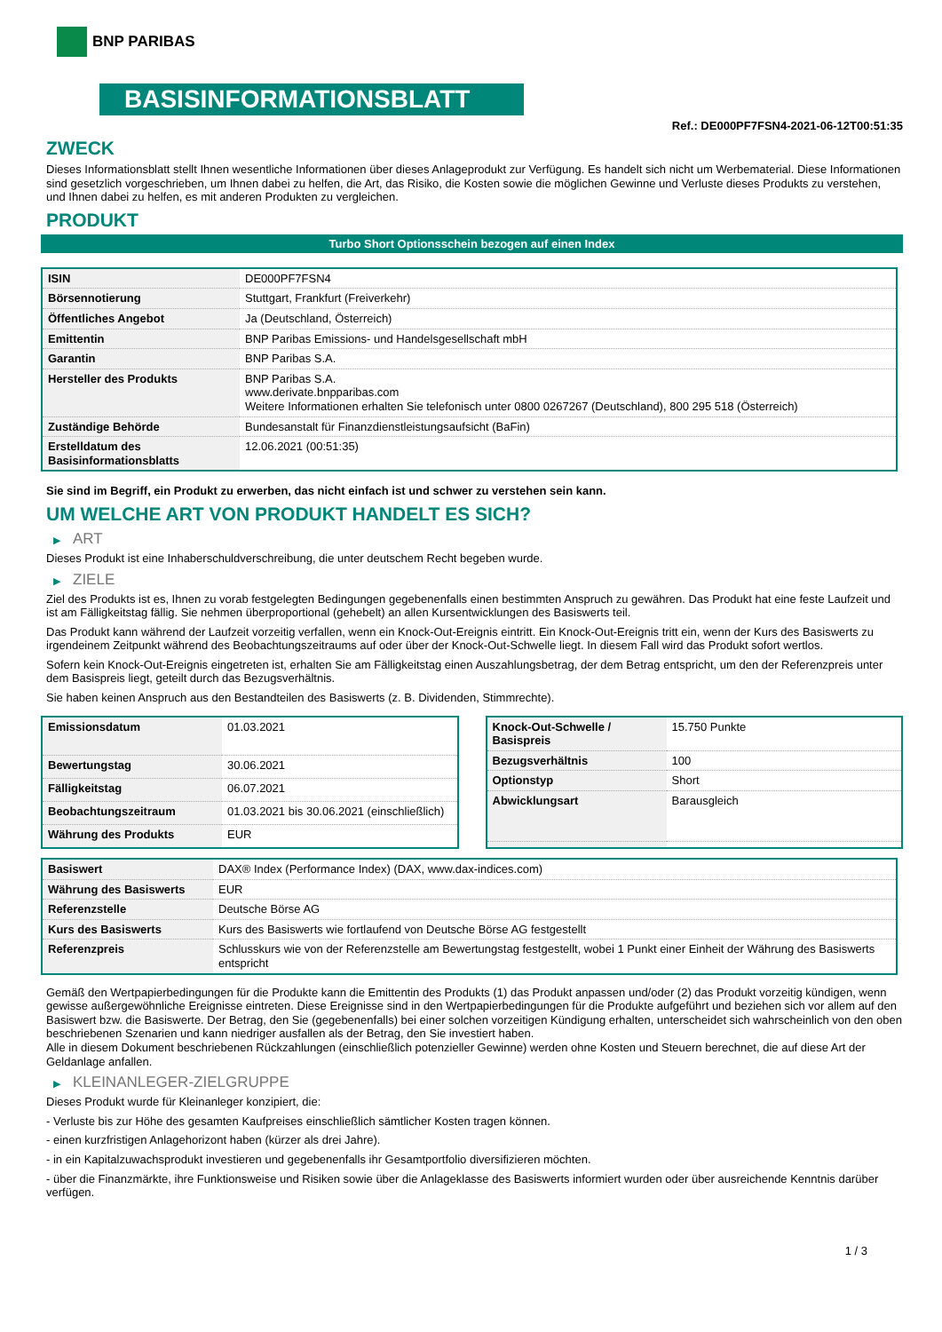BNP PARIBAS
BASISINFORMATIONSBLATT
Ref.: DE000PF7FSN4-2021-06-12T00:51:35
ZWECK
Dieses Informationsblatt stellt Ihnen wesentliche Informationen über dieses Anlageprodukt zur Verfügung. Es handelt sich nicht um Werbematerial. Diese Informationen sind gesetzlich vorgeschrieben, um Ihnen dabei zu helfen, die Art, das Risiko, die Kosten sowie die möglichen Gewinne und Verluste dieses Produkts zu verstehen, und Ihnen dabei zu helfen, es mit anderen Produkten zu vergleichen.
PRODUKT
Turbo Short Optionsschein bezogen auf einen Index
| ISIN | DE000PF7FSN4 |
| Börsennotierung | Stuttgart, Frankfurt (Freiverkehr) |
| Öffentliches Angebot | Ja (Deutschland, Österreich) |
| Emittentin | BNP Paribas Emissions- und Handelsgesellschaft mbH |
| Garantin | BNP Paribas S.A. |
| Hersteller des Produkts | BNP Paribas S.A. www.derivate.bnpparibas.com Weitere Informationen erhalten Sie telefonisch unter 0800 0267267 (Deutschland), 800 295 518 (Österreich) |
| Zuständige Behörde | Bundesanstalt für Finanzdienstleistungsaufsicht (BaFin) |
| Erstelldatum des Basisinformationsblatts | 12.06.2021 (00:51:35) |
Sie sind im Begriff, ein Produkt zu erwerben, das nicht einfach ist und schwer zu verstehen sein kann.
UM WELCHE ART VON PRODUKT HANDELT ES SICH?
▶ ART
Dieses Produkt ist eine Inhaberschuldverschreibung, die unter deutschem Recht begeben wurde.
▶ ZIELE
Ziel des Produkts ist es, Ihnen zu vorab festgelegten Bedingungen gegebenenfalls einen bestimmten Anspruch zu gewähren. Das Produkt hat eine feste Laufzeit und ist am Fälligkeitstag fällig. Sie nehmen überproportional (gehebelt) an allen Kursentwicklungen des Basiswerts teil.
Das Produkt kann während der Laufzeit vorzeitig verfallen, wenn ein Knock-Out-Ereignis eintritt. Ein Knock-Out-Ereignis tritt ein, wenn der Kurs des Basiswerts zu irgendeinem Zeitpunkt während des Beobachtungszeitraums auf oder über der Knock-Out-Schwelle liegt. In diesem Fall wird das Produkt sofort wertlos.
Sofern kein Knock-Out-Ereignis eingetreten ist, erhalten Sie am Fälligkeitstag einen Auszahlungsbetrag, der dem Betrag entspricht, um den der Referenzpreis unter dem Basispreis liegt, geteilt durch das Bezugsverhältnis.
Sie haben keinen Anspruch aus den Bestandteilen des Basiswerts (z. B. Dividenden, Stimmrechte).
| Emissionsdatum | 01.03.2021 |
| Bewertungstag | 30.06.2021 |
| Fälligkeitstag | 06.07.2021 |
| Beobachtungszeitraum | 01.03.2021 bis 30.06.2021 (einschließlich) |
| Währung des Produkts | EUR |
| Knock-Out-Schwelle / Basispreis | 15.750 Punkte |
| Bezugsverhältnis | 100 |
| Optionstyp | Short |
| Abwicklungsart | Barausgleich |
| Basiswert | DAX® Index (Performance Index) (DAX, www.dax-indices.com) |
| Währung des Basiswerts | EUR |
| Referenzstelle | Deutsche Börse AG |
| Kurs des Basiswerts | Kurs des Basiswerts wie fortlaufend von Deutsche Börse AG festgestellt |
| Referenzpreis | Schlusskurs wie von der Referenzstelle am Bewertungstag festgestellt, wobei 1 Punkt einer Einheit der Währung des Basiswerts entspricht |
Gemäß den Wertpapierbedingungen für die Produkte kann die Emittentin des Produkts (1) das Produkt anpassen und/oder (2) das Produkt vorzeitig kündigen, wenn gewisse außergewöhnliche Ereignisse eintreten. Diese Ereignisse sind in den Wertpapierbedingungen für die Produkte aufgeführt und beziehen sich vor allem auf den Basiswert bzw. die Basiswerte. Der Betrag, den Sie (gegebenenfalls) bei einer solchen vorzeitigen Kündigung erhalten, unterscheidet sich wahrscheinlich von den oben beschriebenen Szenarien und kann niedriger ausfallen als der Betrag, den Sie investiert haben.
Alle in diesem Dokument beschriebenen Rückzahlungen (einschließlich potenzieller Gewinne) werden ohne Kosten und Steuern berechnet, die auf diese Art der Geldanlage anfallen.
▶ KLEINANLEGER-ZIELGRUPPE
Dieses Produkt wurde für Kleinanleger konzipiert, die:
- Verluste bis zur Höhe des gesamten Kaufpreises einschließlich sämtlicher Kosten tragen können.
- einen kurzfristigen Anlagehorizont haben (kürzer als drei Jahre).
- in ein Kapitalzuwachsprodukt investieren und gegebenenfalls ihr Gesamtportfolio diversifizieren möchten.
- über die Finanzmärkte, ihre Funktionsweise und Risiken sowie über die Anlageklasse des Basiswerts informiert wurden oder über ausreichende Kenntnis darüber verfügen.
1 / 3